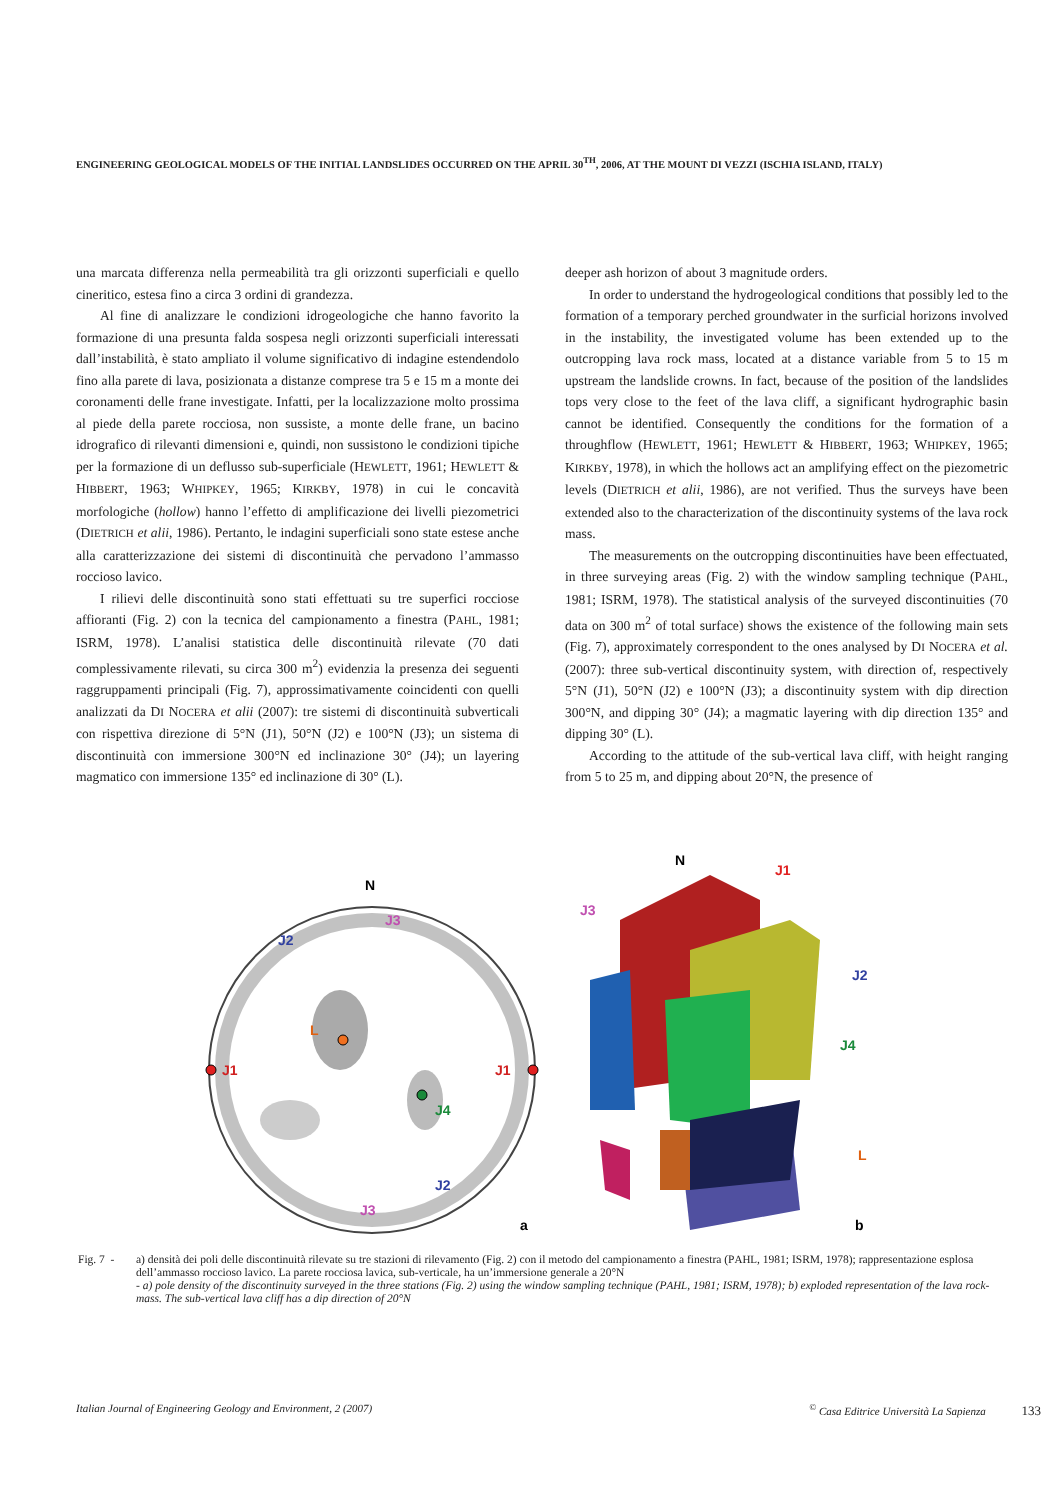ENGINEERING GEOLOGICAL MODELS OF THE INITIAL LANDSLIDES OCCURRED ON THE APRIL 30<sup>TH</sup>, 2006, AT THE MOUNT DI VEZZI (ISCHIA ISLAND, ITALY)
una marcata differenza nella permeabilità tra gli orizzonti superficiali e quello cineritico, estesa fino a circa 3 ordini di grandezza.
Al fine di analizzare le condizioni idrogeologiche che hanno favorito la formazione di una presunta falda sospesa negli orizzonti superficiali interessati dall’instabilità, è stato ampliato il volume significativo di indagine estendendolo fino alla parete di lava, posizionata a distanze comprese tra 5 e 15 m a monte dei coronamenti delle frane investigate. Infatti, per la localizzazione molto prossima al piede della parete rocciosa, non sussiste, a monte delle frane, un bacino idrografico di rilevanti dimensioni e, quindi, non sussistono le condizioni tipiche per la formazione di un deflusso sub-superficiale (HEWLETT, 1961; HEWLETT & HIBBERT, 1963; WHIPKEY, 1965; KIRKBY, 1978) in cui le concavità morfologiche (hollow) hanno l’effetto di amplificazione dei livelli piezometrici (DIETRICH et alii, 1986). Pertanto, le indagini superficiali sono state estese anche alla caratterizzazione dei sistemi di discontinuità che pervadono l’ammasso roccioso lavico.
I rilievi delle discontinuità sono stati effettuati su tre superfici rocciose affioranti (Fig. 2) con la tecnica del campionamento a finestra (PAHL, 1981; ISRM, 1978). L’analisi statistica delle discontinuità rilevate (70 dati complessivamente rilevati, su circa 300 m<sup>2</sup>) evidenzia la presenza dei seguenti raggruppamenti principali (Fig. 7), approssimativamente coincidenti con quelli analizzati da DI NOCERA et alii (2007): tre sistemi di discontinuità subverticali con rispettiva direzione di 5°N (J1), 50°N (J2) e 100°N (J3); un sistema di discontinuità con immersione 300°N ed inclinazione 30° (J4); un layering magmatico con immersione 135° ed inclinazione di 30° (L).
deeper ash horizon of about 3 magnitude orders.
In order to understand the hydrogeological conditions that possibly led to the formation of a temporary perched groundwater in the surficial horizons involved in the instability, the investigated volume has been extended up to the outcropping lava rock mass, located at a distance variable from 5 to 15 m upstream the landslide crowns. In fact, because of the position of the landslides tops very close to the feet of the lava cliff, a significant hydrographic basin cannot be identified. Consequently the conditions for the formation of a throughflow (HEWLETT, 1961; HEWLETT & HIBBERT, 1963; WHIPKEY, 1965; KIRKBY, 1978), in which the hollows act an amplifying effect on the piezometric levels (DIETRICH et alii, 1986), are not verified. Thus the surveys have been extended also to the characterization of the discontinuity systems of the lava rock mass.
The measurements on the outcropping discontinuities have been effectuated, in three surveying areas (Fig. 2) with the window sampling technique (PAHL, 1981; ISRM, 1978). The statistical analysis of the surveyed discontinuities (70 data on 300 m<sup>2</sup> of total surface) shows the existence of the following main sets (Fig. 7), approximately correspondent to the ones analysed by DI NOCERA et al. (2007): three sub-vertical discontinuity system, with direction of, respectively 5°N (J1), 50°N (J2) e 100°N (J3); a discontinuity system with dip direction 300°N, and dipping 30° (J4); a magmatic layering with dip direction 135° and dipping 30° (L).
According to the attitude of the sub-vertical lava cliff, with height ranging from 5 to 25 m, and dipping about 20°N, the presence of
N
L
J1
J1
J2
J2
J3
J3
J4
a
N
J1
J3
J2
J4
L
b
Fig. 7 -
a) densità dei poli delle discontinuità rilevate su tre stazioni di rilevamento (Fig. 2) con il metodo del campionamento a finestra (PAHL, 1981; ISRM, 1978); rappresentazione esplosa dell’ammasso roccioso lavico. La parete rocciosa lavica, sub-verticale, ha un’immersione generale a 20°N
- a) pole density of the discontinuity surveyed in the three stations (Fig. 2) using the window sampling technique (PAHL, 1981; ISRM, 1978); b) exploded representation of the lava rock-mass. The sub-vertical lava cliff has a dip direction of 20°N
Italian Journal of Engineering Geology and Environment, 2 (2007)<sup>©</sup> Casa Editrice Università La Sapienza 133